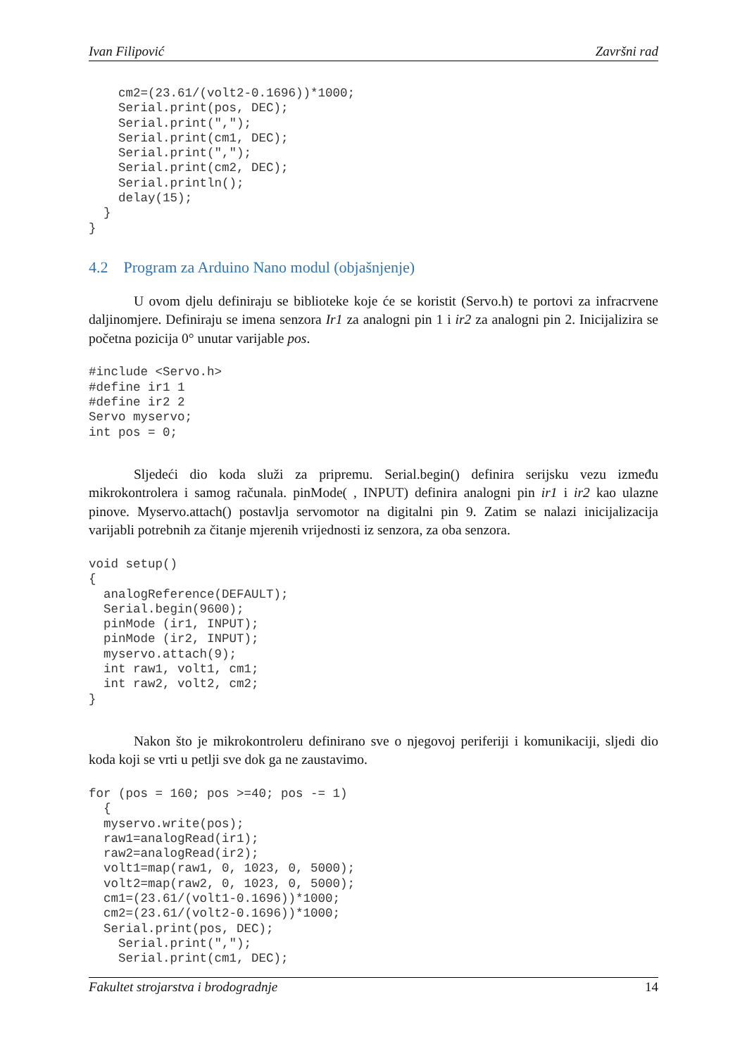Ivan Filipović Završni rad
    cm2=(23.61/(volt2-0.1696))*1000;
    Serial.print(pos, DEC);
    Serial.print(",");
    Serial.print(cm1, DEC);
    Serial.print(",");
    Serial.print(cm2, DEC);
    Serial.println();
    delay(15);
  }
}
4.2 Program za Arduino Nano modul (objašnjenje)
U ovom djelu definiraju se biblioteke koje će se koristit (Servo.h) te portovi za infracrvene daljinomjere. Definiraju se imena senzora Ir1 za analogni pin 1 i ir2 za analogni pin 2. Inicijalizira se početna pozicija 0° unutar varijable pos.
#include <Servo.h>
#define ir1 1
#define ir2 2
Servo myservo;
int pos = 0;
Sljedeći dio koda služi za pripremu. Serial.begin() definira serijsku vezu između mikrokontrolera i samog računala. pinMode( , INPUT) definira analogni pin ir1 i ir2 kao ulazne pinove. Myservo.attach() postavlja servomotor na digitalni pin 9. Zatim se nalazi inicijalizacija varijabli potrebnih za čitanje mjerenih vrijednosti iz senzora, za oba senzora.
void setup()
{
  analogReference(DEFAULT);
  Serial.begin(9600);
  pinMode (ir1, INPUT);
  pinMode (ir2, INPUT);
  myservo.attach(9);
  int raw1, volt1, cm1;
  int raw2, volt2, cm2;
}
Nakon što je mikrokontroleru definirano sve o njegovoj periferiji i komunikaciji, sljedi dio koda koji se vrti u petlji sve dok ga ne zaustavimo.
for (pos = 160; pos >=40; pos -= 1)
  {
  myservo.write(pos);
  raw1=analogRead(ir1);
  raw2=analogRead(ir2);
  volt1=map(raw1, 0, 1023, 0, 5000);
  volt2=map(raw2, 0, 1023, 0, 5000);
  cm1=(23.61/(volt1-0.1696))*1000;
  cm2=(23.61/(volt2-0.1696))*1000;
  Serial.print(pos, DEC);
    Serial.print(",");
    Serial.print(cm1, DEC);
Fakultet strojarstva i brodogradnje 14